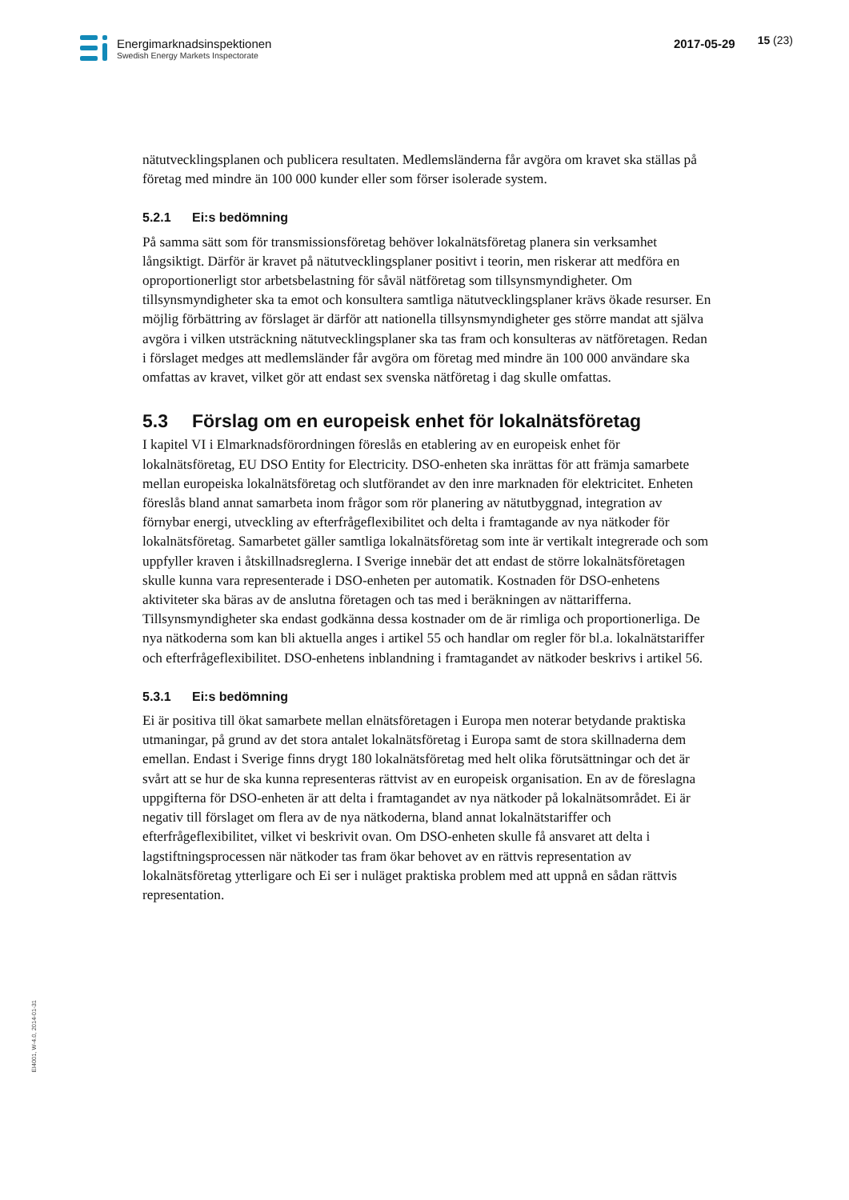Energimarknadsinspektionen
Swedish Energy Markets Inspectorate
2017-05-29
15 (23)
nätutvecklingsplanen och publicera resultaten. Medlemsländerna får avgöra om kravet ska ställas på företag med mindre än 100 000 kunder eller som förser isolerade system.
5.2.1 Ei:s bedömning
På samma sätt som för transmissionsföretag behöver lokalnätsföretag planera sin verksamhet långsiktigt. Därför är kravet på nätutvecklingsplaner positivt i teorin, men riskerar att medföra en oproportionerligt stor arbetsbelastning för såväl nätföretag som tillsynsmyndigheter. Om tillsynsmyndigheter ska ta emot och konsultera samtliga nätutvecklingsplaner krävs ökade resurser. En möjlig förbättring av förslaget är därför att nationella tillsynsmyndigheter ges större mandat att själva avgöra i vilken utsträckning nätutvecklingsplaner ska tas fram och konsulteras av nätföretagen. Redan i förslaget medges att medlemsländer får avgöra om företag med mindre än 100 000 användare ska omfattas av kravet, vilket gör att endast sex svenska nätföretag i dag skulle omfattas.
5.3 Förslag om en europeisk enhet för lokalnätsföretag
I kapitel VI i Elmarknadsförordningen föreslås en etablering av en europeisk enhet för lokalnätsföretag, EU DSO Entity for Electricity. DSO-enheten ska inrättas för att främja samarbete mellan europeiska lokalnätsföretag och slutförandet av den inre marknaden för elektricitet. Enheten föreslås bland annat samarbeta inom frågor som rör planering av nätutbyggnad, integration av förnybar energi, utveckling av efterfrågeflexibilitet och delta i framtagande av nya nätkoder för lokalnätsföretag. Samarbetet gäller samtliga lokalnätsföretag som inte är vertikalt integrerade och som uppfyller kraven i åtskillnadsreglerna. I Sverige innebär det att endast de större lokalnätsföretagen skulle kunna vara representerade i DSO-enheten per automatik. Kostnaden för DSO-enhetens aktiviteter ska bäras av de anslutna företagen och tas med i beräkningen av nättarifferna. Tillsynsmyndigheter ska endast godkänna dessa kostnader om de är rimliga och proportionerliga. De nya nätkoderna som kan bli aktuella anges i artikel 55 och handlar om regler för bl.a. lokalnätstariffer och efterfrågeflexibilitet. DSO-enhetens inblandning i framtagandet av nätkoder beskrivs i artikel 56.
5.3.1 Ei:s bedömning
Ei är positiva till ökat samarbete mellan elnätsföretagen i Europa men noterar betydande praktiska utmaningar, på grund av det stora antalet lokalnätsföretag i Europa samt de stora skillnaderna dem emellan. Endast i Sverige finns drygt 180 lokalnätsföretag med helt olika förutsättningar och det är svårt att se hur de ska kunna representeras rättvist av en europeisk organisation. En av de föreslagna uppgifterna för DSO-enheten är att delta i framtagandet av nya nätkoder på lokalnätsområdet. Ei är negativ till förslaget om flera av de nya nätkoderna, bland annat lokalnätstariffer och efterfrågeflexibilitet, vilket vi beskrivit ovan. Om DSO-enheten skulle få ansvaret att delta i lagstiftningsprocessen när nätkoder tas fram ökar behovet av en rättvis representation av lokalnätsföretag ytterligare och Ei ser i nuläget praktiska problem med att uppnå en sådan rättvis representation.
EI4001, W-4.0, 2014-01-31